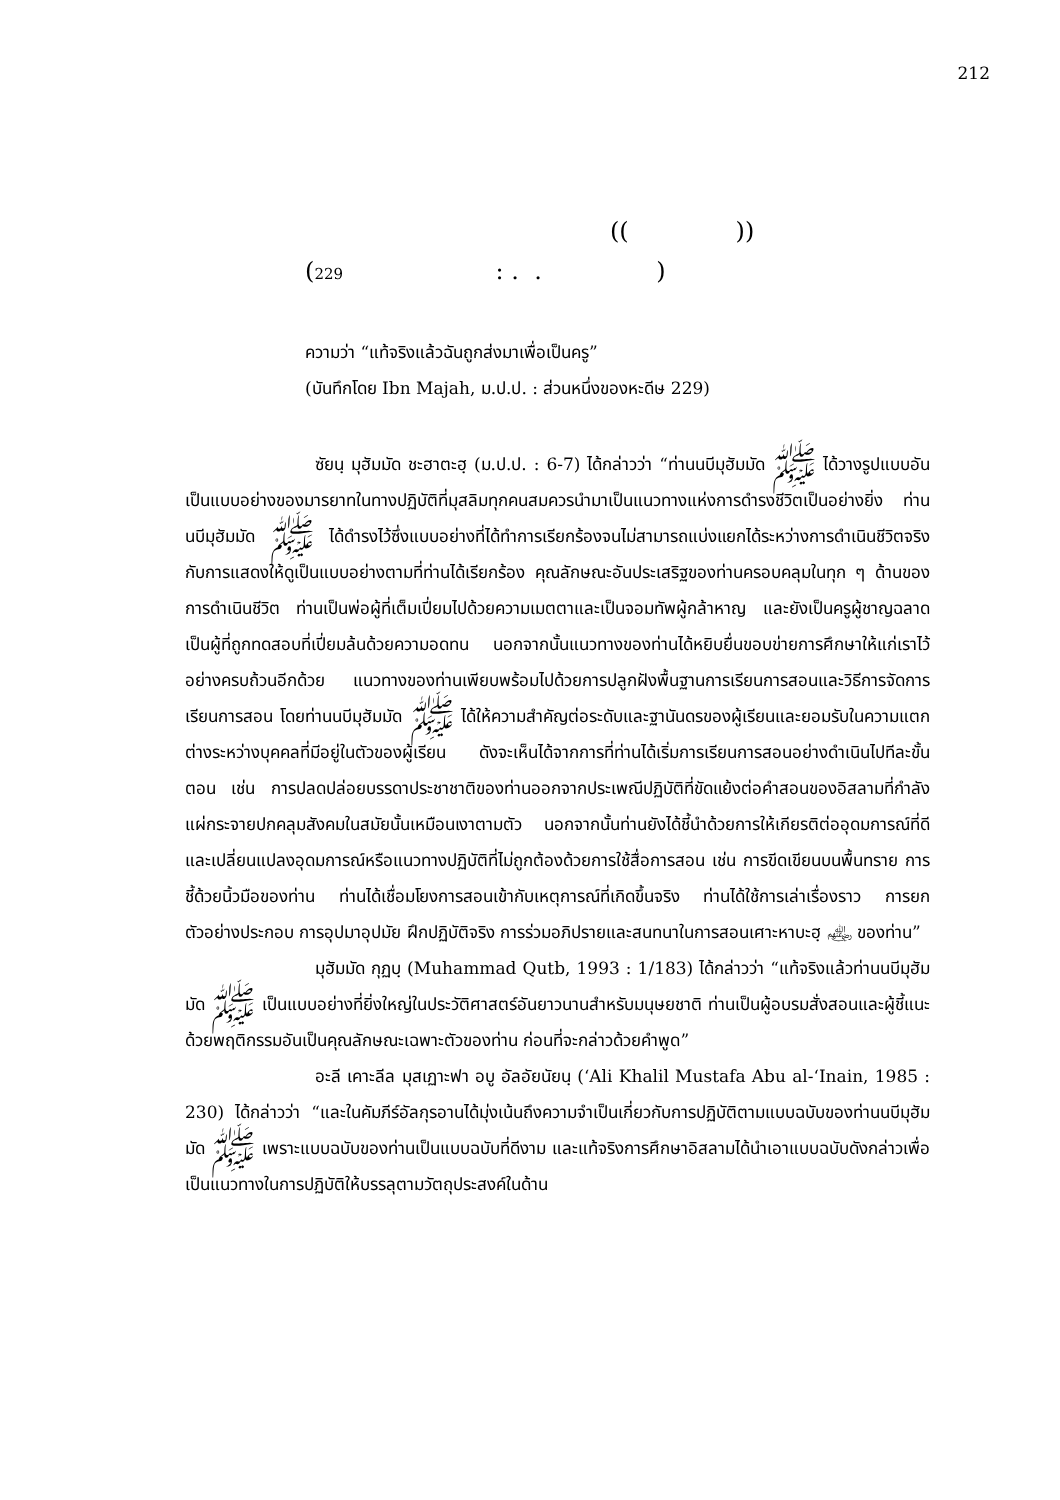212
(( ))
(229 : . . )
ความว่า “แท้จริงแล้วฉันถูกส่งมาเพื่อเป็นครู”
(บันทึกโดย Ibn Majah, ม.ป.ป. : ส่วนหนึ่งของหะดีษ 229)
ซัยนฺ มุฮัมมัด ชะฮาตะฮฺ (ม.ป.ป. : 6-7) ได้กล่าวว่า “ท่านนบีมุฮัมมัด ﷺ ได้วางรูปแบบอันเป็นแบบอย่างของมารยาทในทางปฏิบัติที่มุสลิมทุกคนสมควรนำมาเป็นแนวทางแห่งการดำรงชีวิตเป็นอย่างยิ่ง ท่านนบีมุฮัมมัด ﷺ ได้ดำรงไว้ซึ่งแบบอย่างที่ได้ทำการเรียกร้องจนไม่สามารถแบ่งแยกได้ระหว่างการดำเนินชีวิตจริงกับการแสดงให้ดูเป็นแบบอย่างตามที่ท่านได้เรียกร้อง คุณลักษณะอันประเสริฐของท่านครอบคลุมในทุก ๆ ด้านของการดำเนินชีวิต ท่านเป็นพ่อผู้ที่เต็มเปี่ยมไปด้วยความเมตตาและเป็นจอมทัพผู้กล้าหาญ และยังเป็นครูผู้ชาญฉลาด เป็นผู้ที่ถูกทดสอบที่เปี่ยมล้นด้วยความอดทน นอกจากนั้นแนวทางของท่านได้หยิบยื่นขอบข่ายการศึกษาให้แก่เราไว้อย่างครบถ้วนอีกด้วย แนวทางของท่านเพียบพร้อมไปด้วยการปลูกฝังพื้นฐานการเรียนการสอนและวิธีการจัดการเรียนการสอน โดยท่านนบีมุฮัมมัด ﷺ ได้ให้ความสำคัญต่อระดับและฐานันดรของผู้เรียนและยอมรับในความแตกต่างระหว่างบุคคลที่มีอยู่ในตัวของผู้เรียน ดังจะเห็นได้จากการที่ท่านได้เริ่มการเรียนการสอนอย่างดำเนินไปทีละขั้นตอน เช่น การปลดปล่อยบรรดาประชาชาติของท่านออกจากประเพณีปฏิบัติที่ขัดแย้งต่อคำสอนของอิสลามที่กำลังแผ่กระจายปกคลุมสังคมในสมัยนั้นเหมือนเงาตามตัว นอกจากนั้นท่านยังได้ชี้นำด้วยการให้เกียรติต่ออุดมการณ์ที่ดีและเปลี่ยนแปลงอุดมการณ์หรือแนวทางปฏิบัติที่ไม่ถูกต้องด้วยการใช้สื่อการสอน เช่น การขีดเขียนบนพื้นทราย การชี้ด้วยนิ้วมือของท่าน ท่านได้เชื่อมโยงการสอนเข้ากับเหตุการณ์ที่เกิดขึ้นจริง ท่านได้ใช้การเล่าเรื่องราว การยกตัวอย่างประกอบ การอุปมาอุปมัย ฝึกปฏิบัติจริง การร่วมอภิปรายและสนทนาในการสอนเศาะหาบะฮฺ ﵃ ของท่าน”
มุฮัมมัด กุฏบฺ (Muhammad Qutb, 1993 : 1/183) ได้กล่าวว่า “แท้จริงแล้วท่านนบีมุฮัมมัด ﷺ เป็นแบบอย่างที่ยิ่งใหญ่ในประวัติศาสตร์อันยาวนานสำหรับมนุษยชาติ ท่านเป็นผู้อบรมสั่งสอนและผู้ชี้แนะด้วยพฤติกรรมอันเป็นคุณลักษณะเฉพาะตัวของท่าน ก่อนที่จะกล่าวด้วยคำพูด”
อะลี เคาะลีล มุสเฏาะฟา อบู อัลอัยนัยนฺ (‘Ali Khalil Mustafa Abu al-‘Inain, 1985 : 230) ได้กล่าวว่า “และในคัมภีร์อัลกุรอานได้มุ่งเน้นถึงความจำเป็นเกี่ยวกับการปฏิบัติตามแบบฉบับของท่านนบีมุฮัมมัด ﷺ เพราะแบบฉบับของท่านเป็นแบบฉบับที่ดีงาม และแท้จริงการศึกษาอิสลามได้นำเอาแบบฉบับดังกล่าวเพื่อเป็นแนวทางในการปฏิบัติให้บรรลุตามวัตถุประสงค์ในด้าน